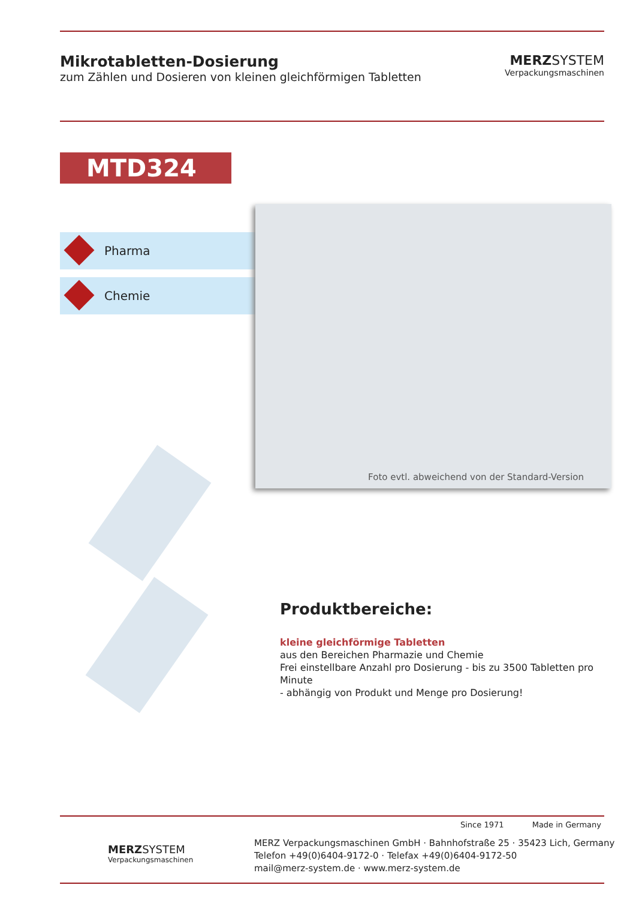Mikrotabletten-Dosierung
zum Zählen und Dosieren von kleinen gleichförmigen Tabletten
MERZ SYSTEM
Verpackungsmaschinen
MTD324
Pharma
Chemie
Foto evtl. abweichend von der Standard-Version
Produktbereiche:
kleine gleichförmige Tabletten
aus den Bereichen Pharmazie und Chemie
Frei einstellbare Anzahl pro Dosierung - bis zu 3500 Tabletten pro Minute
- abhängig von Produkt und Menge pro Dosierung!
Since 1971 Made in Germany
MERZSYSTEM
Verpackungsmaschinen
MERZ Verpackungsmaschinen GmbH · Bahnhofstraße 25 · 35423 Lich, Germany
Telefon +49(0)6404-9172-0 · Telefax +49(0)6404-9172-50
mail@merz-system.de · www.merz-system.de